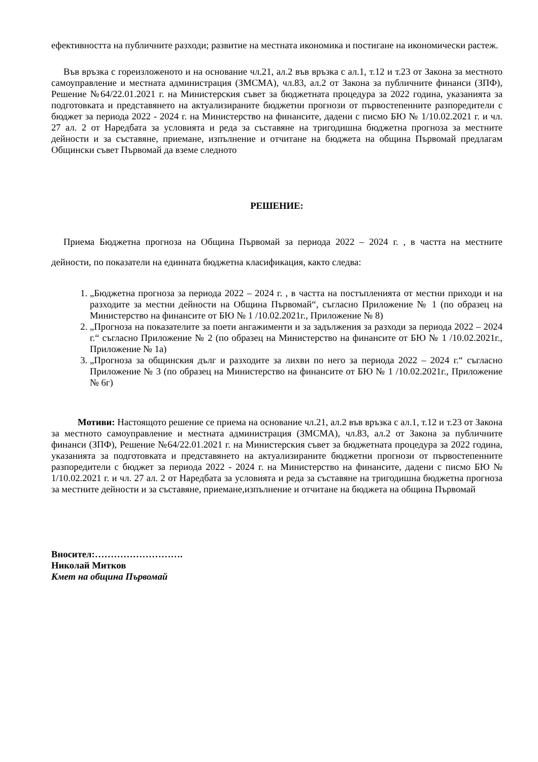ефективността на публичните разходи; развитие на местната икономика и постигане на икономически растеж.
Във връзка с гореизложеното и на основание чл.21, ал.2 във връзка с ал.1, т.12 и т.23 от Закона за местното самоуправление и местната администрация (ЗМСМА), чл.83, ал.2 от Закона за публичните финанси (ЗПФ), Решение №64/22.01.2021 г. на Министерския съвет за бюджетната процедура за 2022 година, указанията за подготовката и представянето на актуализираните бюджетни прогнози от първостепенните разпоредители с бюджет за периода 2022 - 2024 г. на Министерство на финансите, дадени с писмо БЮ № 1/10.02.2021 г. и чл. 27 ал. 2 от Наредбата за условията и реда за съставяне на тригодишна бюджетна прогноза за местните дейности и за съставяне, приемане, изпълнение и отчитане на бюджета на община Първомай предлагам Общински съвет Първомай да вземе следното
РЕШЕНИЕ:
Приема Бюджетна прогноза на Община Първомай за периода 2022 – 2024 г. , в частта на местните дейности, по показатели на единната бюджетна класификация, както следва:
1. „Бюджетна прогноза за периода 2022 – 2024 г. , в частта на постъпленията от местни приходи и на разходите за местни дейности на Община Първомай“, съгласно Приложение № 1 (по образец на Министерство на финансите от БЮ № 1 /10.02.2021г., Приложение № 8)
2. „Прогноза на показателите за поети ангажименти и за задължения за разходи за периода 2022 – 2024 г.“ съгласно Приложение № 2 (по образец на Министерство на финансите от БЮ № 1 /10.02.2021г., Приложение № 1а)
3. „Прогноза за общинския дълг и разходите за лихви по него за периода 2022 – 2024 г.“ съгласно Приложение № 3 (по образец на Министерство на финансите от БЮ № 1 /10.02.2021г., Приложение № 6г)
Мотиви: Настоящото решение се приема на основание чл.21, ал.2 във връзка с ал.1, т.12 и т.23 от Закона за местното самоуправление и местната администрация (ЗМСМА), чл.83, ал.2 от Закона за публичните финанси (ЗПФ), Решение №64/22.01.2021 г. на Министерския съвет за бюджетната процедура за 2022 година, указанията за подготовката и представянето на актуализираните бюджетни прогнози от първостепенните разпоредители с бюджет за периода 2022 - 2024 г. на Министерство на финансите, дадени с писмо БЮ № 1/10.02.2021 г. и чл. 27 ал. 2 от Наредбата за условията и реда за съставяне на тригодишна бюджетна прогноза за местните дейности и за съставяне, приемане,изпълнение и отчитане на бюджета на община Първомай
Вносител:……………………….
Николай Митков
Кмет на община Първомай